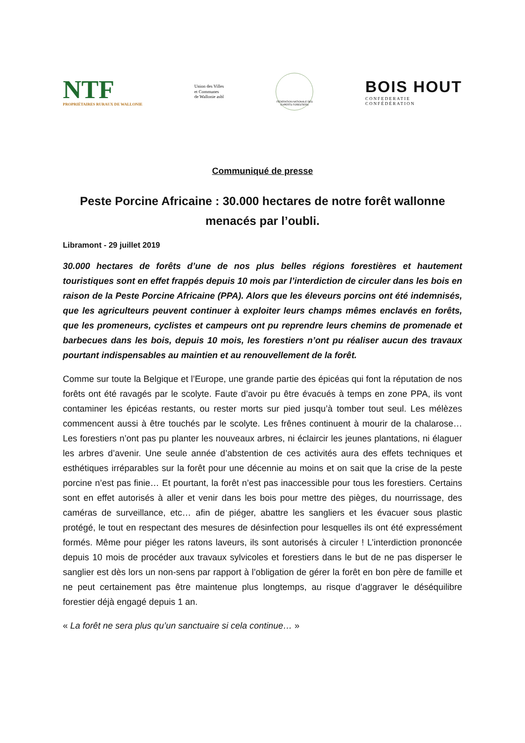NTF
PROPRIÉTAIRES RURAUX DE WALLONIE
Union des Villes
et Communes
de Wallonie asbl
FEDERATION NATIONALE DES EXPERTS FORESTIERS
BOIS HOUT
CONFEDERATIE
CONFÉDÉRATION
Communiqué de presse
Peste Porcine Africaine : 30.000 hectares de notre forêt wallonne menacés par l’oubli.
Libramont - 29 juillet 2019
30.000 hectares de forêts d’une de nos plus belles régions forestières et hautement touristiques sont en effet frappés depuis 10 mois par l’interdiction de circuler dans les bois en raison de la Peste Porcine Africaine (PPA). Alors que les éleveurs porcins ont été indemnisés, que les agriculteurs peuvent continuer à exploiter leurs champs mêmes enclavés en forêts, que les promeneurs, cyclistes et campeurs ont pu reprendre leurs chemins de promenade et barbecues dans les bois, depuis 10 mois, les forestiers n’ont pu réaliser aucun des travaux pourtant indispensables au maintien et au renouvellement de la forêt.
Comme sur toute la Belgique et l’Europe, une grande partie des épicéas qui font la réputation de nos forêts ont été ravagés par le scolyte. Faute d’avoir pu être évacués à temps en zone PPA, ils vont contaminer les épicéas restants, ou rester morts sur pied jusqu’à tomber tout seul. Les mélèzes commencent aussi à être touchés par le scolyte. Les frênes continuent à mourir de la chalarose… Les forestiers n’ont pas pu planter les nouveaux arbres, ni éclaircir les jeunes plantations, ni élaguer les arbres d’avenir. Une seule année d’abstention de ces activités aura des effets techniques et esthétiques irréparables sur la forêt pour une décennie au moins et on sait que la crise de la peste porcine n’est pas finie… Et pourtant, la forêt n’est pas inaccessible pour tous les forestiers. Certains sont en effet autorisés à aller et venir dans les bois pour mettre des pièges, du nourrissage, des caméras de surveillance, etc… afin de piéger, abattre les sangliers et les évacuer sous plastic protégé, le tout en respectant des mesures de désinfection pour lesquelles ils ont été expressément formés. Même pour piéger les ratons laveurs, ils sont autorisés à circuler ! L’interdiction prononcée depuis 10 mois de procéder aux travaux sylvicoles et forestiers dans le but de ne pas disperser le sanglier est dès lors un non-sens par rapport à l’obligation de gérer la forêt en bon père de famille et ne peut certainement pas être maintenue plus longtemps, au risque d’aggraver le déséquilibre forestier déjà engagé depuis 1 an.
« La forêt ne sera plus qu’un sanctuaire si cela continue… »